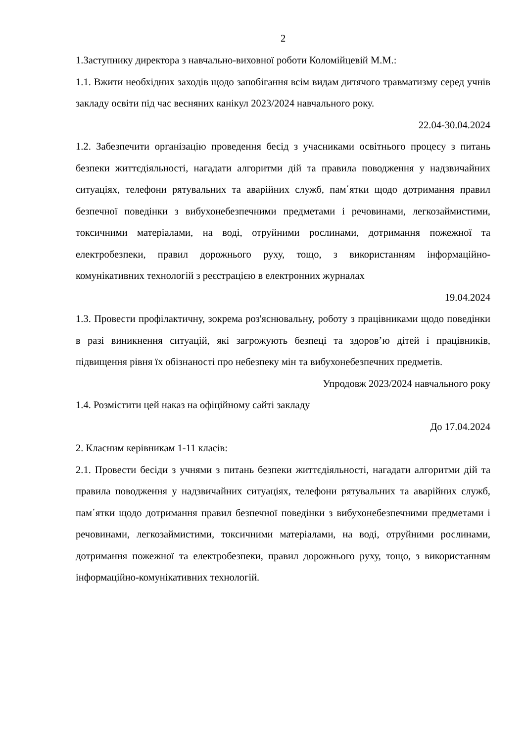2
1.Заступнику директора з навчально-виховної роботи Коломійцевій М.М.:
1.1. Вжити необхідних заходів щодо запобігання всім видам дитячого травматизму серед учнів закладу освіти під час весняних канікул 2023/2024 навчального року.
22.04-30.04.2024
1.2. Забезпечити організацію проведення бесід з учасниками освітнього процесу з питань безпеки життєдіяльності, нагадати алгоритми дій та правила поводження у надзвичайних ситуаціях, телефони рятувальних та аварійних служб, пам΄ятки щодо дотримання правил безпечної поведінки з вибухонебезпечними предметами і речовинами, легкозаймистими, токсичними матеріалами, на воді, отруйними рослинами, дотримання пожежної та електробезпеки, правил дорожнього руху, тощо, з використанням інформаційно-комунікативних технологій з реєстрацією в електронних журналах
19.04.2024
1.3. Провести профілактичну, зокрема роз'яснювальну, роботу з працівниками щодо поведінки в разі виникнення ситуацій, які загрожують безпеці та здоров’ю дітей і працівників, підвищення рівня їх обізнаності про небезпеку мін та вибухонебезпечних предметів.
Упродовж 2023/2024 навчального року
1.4. Розмістити цей наказ на офіційному сайті закладу
До 17.04.2024
2. Класним керівникам 1-11 класів:
2.1. Провести бесіди з учнями з питань безпеки життєдіяльності, нагадати алгоритми дій та правила поводження у надзвичайних ситуаціях, телефони рятувальних та аварійних служб, пам΄ятки щодо дотримання правил безпечної поведінки з вибухонебезпечними предметами і речовинами, легкозаймистими, токсичними матеріалами, на воді, отруйними рослинами, дотримання пожежної та електробезпеки, правил дорожнього руху, тощо, з використанням інформаційно-комунікативних технологій.